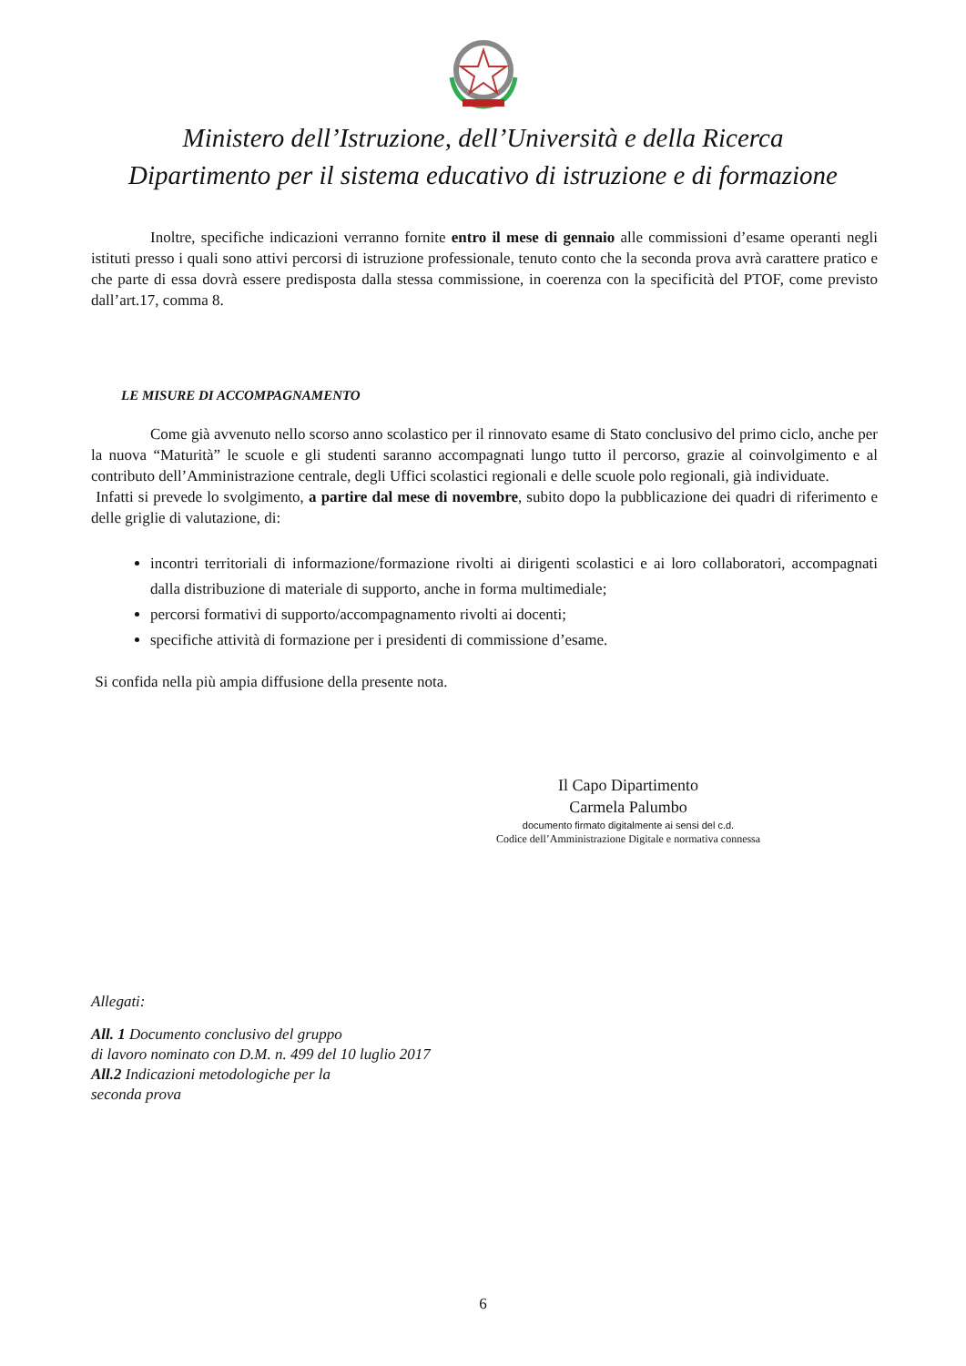Ministero dell’Istruzione, dell’Università e della Ricerca
Dipartimento per il sistema educativo di istruzione e di formazione
Inoltre, specifiche indicazioni verranno fornite entro il mese di gennaio alle commissioni d’esame operanti negli istituti presso i quali sono attivi percorsi di istruzione professionale, tenuto conto che la seconda prova avrà carattere pratico e che parte di essa dovrà essere predisposta dalla stessa commissione, in coerenza con la specificità del PTOF, come previsto dall’art.17, comma 8.
LE MISURE DI ACCOMPAGNAMENTO
Come già avvenuto nello scorso anno scolastico per il rinnovato esame di Stato conclusivo del primo ciclo, anche per la nuova “Maturità” le scuole e gli studenti saranno accompagnati lungo tutto il percorso, grazie al coinvolgimento e al contributo dell’Amministrazione centrale, degli Uffici scolastici regionali e delle scuole polo regionali, già individuate.
Infatti si prevede lo svolgimento, a partire dal mese di novembre, subito dopo la pubblicazione dei quadri di riferimento e delle griglie di valutazione, di:
incontri territoriali di informazione/formazione rivolti ai dirigenti scolastici e ai loro collaboratori, accompagnati dalla distribuzione di materiale di supporto, anche in forma multimediale;
percorsi formativi di supporto/accompagnamento rivolti ai docenti;
specifiche attività di formazione per i presidenti di commissione d’esame.
Si confida nella più ampia diffusione della presente nota.
Il Capo Dipartimento
Carmela Palumbo
documento firmato digitalmente ai sensi del c.d.
Codice dell’Amministrazione Digitale e normativa connessa
Allegati:
All. 1 Documento conclusivo del gruppo
di lavoro nominato con D.M. n. 499 del 10 luglio 2017
All.2 Indicazioni metodologiche per la
seconda prova
6